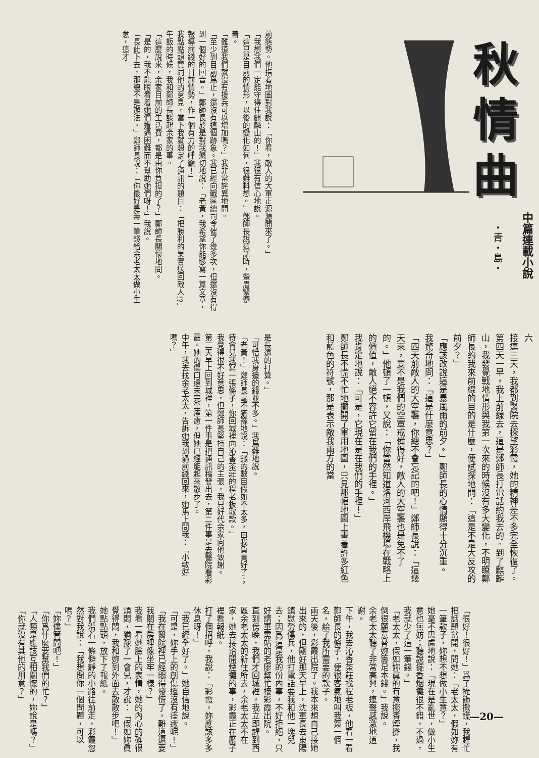秋情曲
中篇連載小說
・青・島・
六
接連三天，我都到醫院去探望彩霞，她的精神差不多完全恢復了。
第四天一早，我上前線去，這是鄭師長打電話約我去的。到了麒麟山，我發覺戰地情形與我第一次來的時候沒有多大變化，不明瞭鄭師長約我來前線的目的是什麼，便試探地問：「這是不是大反攻的前夕？」
「應該改說這是暴風雨的前夕。」鄭師長的心情顯得十分沉重。
我驚奇地問：「這是什麼意思？」
「四天前敵人的大空襲，你總不會忘記的吧！」鄭師長說：「這幾天來，要不是我們的空軍戒備得好，敵人的大空襲也是免不了的。」他頓了一頓，又說：「你當然知道洛河西岸飛機場在戰略上的價值，敵人絕不容許它留在我們的手裡。」
我肯定地說：「可是，它現在是在我們的手裡！」
鄭師長不慌不忙地攤開了軍用地圖，只見那幅地圖上畫着許多紅色和藍色的符號，那是表示敵我兩方的當
前態勢。他指着地圖對我說：「你看，敵人的大軍正源源開來了。」
「我想我們一定能守得住麒麟山的！」我很有信心地說。
「這只是目前的情形，以後的變化如何，很難料想。」鄭師長說這話時，顰眉緊蹙着。
「難道我們就沒有援兵可以增加嗎？」我非常詫異地問。
「至少到目前爲止，還沒有這個跡象。我已經向戰區總司令催了幾多次，但還沒有得到一個好的回音。」鄭師長於是對我懇切地說：「老黃，我希望你能够寫一篇文章，報導前綫的目前情勢，作一個有力的呼籲！」
我點點頭贊同他的意見，當下我就想定了通訊的題目：「把勝利的果實送回敵人!?」
午飯的時候，我和鄭師長談起余家的事。
「這麼說來，余家目前的生活費，都是由你負担的了？」鄭師長關懷地問。
「是的，我不能眼看着她們遭遇困難而不幫助她們呀！」我說。
「長此下去，那總不是辦法。」鄭師長說：「你最好是籌一筆錢給余老太太做小生意，這才
是長遠的打算。」
「可惜我身邊的錢並不多。」我爲難地說。
「老黃！」鄭師長毫不猶豫地說：「錢的數目假如不太多，由我負責好了；待會兒我寫一張條子，你回城裡向沁香茶莊的程老板取款。」
我覺得很不好意思，但鄭師長堅持自己的主張，我只好代余家向他致謝。
第二天早上回到城裡，第一件事是把通訊稿發出去，第二件事是去醫院看彩霞。她的傷口還未完全痊癒，但她已經能起來散步了。
中午，我去找余老太太，告訴她我到過前綫回來，她馬上問我：「小敏好嗎？」
「很好！很好！」爲了掩飾撒謊，我趕忙把話題岔開，問她：「老太太，假如妳有一筆款子，妳想不想做小生意？」
她毫不思慮地說：「現在是亂世，做小生意也無妨；聽說擺香烟攤很不錯，不過，我就少了這一筆錢。」
「老太太，假如妳眞的有意擺香煙攤，我倒很願意替妳籌足本錢。」我說。
余老太太聽了非常高興，連聲感激地道謝。
下午，我去沁香茶莊找程老板，他看一看鄭師長的條子，便很客氣地叫我簽一個名，給了我所需要的款子。
兩天後，彩霞出院了。我本來想自己接她出來的，但剛好那天早上，沈軍長去東陽鎮慰勞傷兵，他打電話要我和他一塊兒去；因爲這是我的份內事，不好拒絕，只好請軍需站的老廖幫忙接彩霞出院。
直到傍晚，我們才回城裡。我立即趕到西區余老太太的新住所去，余老太太不在家，她去接洽開煙攤的事，彩霞正在廳子裡看報紙。
打了個招呼，我說：「彩霞，妳應該多多休息呀！」
「我已經全好了。」她自信地說。
「可是，妳手上的創傷還沒有痊癒呢！」
「我在醫院裡已經悶得發慌了，難道還要我關在房裡像坐牢一樣？」
我看一看她臉上的表情，她的內心的確很煩悶，猶豫了一會兒，才說：「假如妳眞覺得悶，我和妳到外面去散散步吧！」
她點點頭，放下了報紙。
我們沿着一條僻靜的小路往前走，彩霞忽然對我說：「我想問你一個問題，可以嗎？」
「妳儘管問吧！」
「你爲什麼要幫我們的忙？」
「人類是應該互相關懷的，妳說是嗎？」
「你就沒有其他的用意？」
—20—